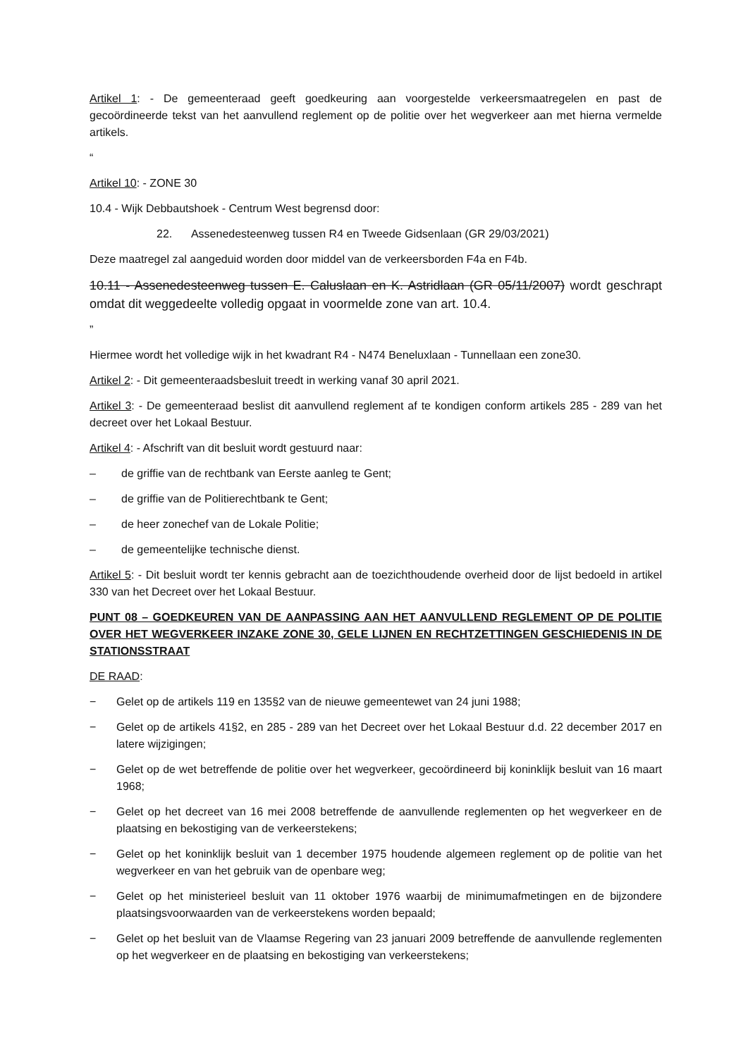Artikel 1: - De gemeenteraad geeft goedkeuring aan voorgestelde verkeersmaatregelen en past de gecoördineerde tekst van het aanvullend reglement op de politie over het wegverkeer aan met hierna vermelde artikels.
“
Artikel 10: - ZONE 30
10.4 - Wijk Debbautshoek - Centrum West begrensd door:
22. Assenedesteenweg tussen R4 en Tweede Gidsenlaan (GR 29/03/2021)
Deze maatregel zal aangeduid worden door middel van de verkeersborden F4a en F4b.
10.11 - Assenedesteenweg tussen E. Caluslaan en K. Astridlaan (GR 05/11/2007) wordt geschrapt omdat dit weggedeelte volledig opgaat in voormelde zone van art. 10.4.
”
Hiermee wordt het volledige wijk in het kwadrant R4 - N474 Beneluxlaan - Tunnellaan een zone30.
Artikel 2: - Dit gemeenteraadsbesluit treedt in werking vanaf 30 april 2021.
Artikel 3: - De gemeenteraad beslist dit aanvullend reglement af te kondigen conform artikels 285 - 289 van het decreet over het Lokaal Bestuur.
Artikel 4: - Afschrift van dit besluit wordt gestuurd naar:
– de griffie van de rechtbank van Eerste aanleg te Gent;
– de griffie van de Politierechtbank te Gent;
– de heer zonechef van de Lokale Politie;
– de gemeentelijke technische dienst.
Artikel 5: - Dit besluit wordt ter kennis gebracht aan de toezichthoudende overheid door de lijst bedoeld in artikel 330 van het Decreet over het Lokaal Bestuur.
PUNT 08 – GOEDKEUREN VAN DE AANPASSING AAN HET AANVULLEND REGLEMENT OP DE POLITIE OVER HET WEGVERKEER INZAKE ZONE 30, GELE LIJNEN EN RECHTZETTINGEN GESCHIEDENIS IN DE STATIONSSTRAAT
DE RAAD:
− Gelet op de artikels 119 en 135§2 van de nieuwe gemeentewet van 24 juni 1988;
− Gelet op de artikels 41§2, en 285 - 289 van het Decreet over het Lokaal Bestuur d.d. 22 december 2017 en latere wijzigingen;
− Gelet op de wet betreffende de politie over het wegverkeer, gecoördineerd bij koninklijk besluit van 16 maart 1968;
− Gelet op het decreet van 16 mei 2008 betreffende de aanvullende reglementen op het wegverkeer en de plaatsing en bekostiging van de verkeerstekens;
− Gelet op het koninklijk besluit van 1 december 1975 houdende algemeen reglement op de politie van het wegverkeer en van het gebruik van de openbare weg;
− Gelet op het ministerieel besluit van 11 oktober 1976 waarbij de minimumafmetingen en de bijzondere plaatsingsvoorwaarden van de verkeerstekens worden bepaald;
− Gelet op het besluit van de Vlaamse Regering van 23 januari 2009 betreffende de aanvullende reglementen op het wegverkeer en de plaatsing en bekostiging van verkeerstekens;